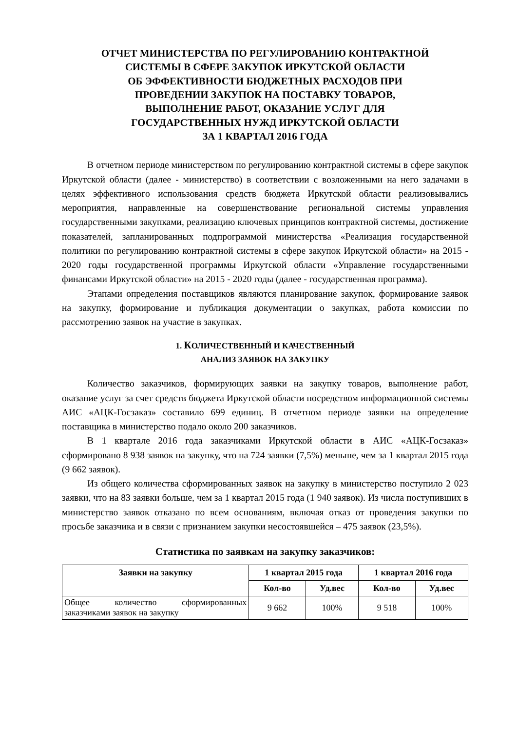ОТЧЕТ МИНИСТЕРСТВА ПО РЕГУЛИРОВАНИЮ КОНТРАКТНОЙ
СИСТЕМЫ В СФЕРЕ ЗАКУПОК ИРКУТСКОЙ ОБЛАСТИ
ОБ ЭФФЕКТИВНОСТИ БЮДЖЕТНЫХ РАСХОДОВ ПРИ
ПРОВЕДЕНИИ ЗАКУПОК НА ПОСТАВКУ ТОВАРОВ,
ВЫПОЛНЕНИЕ РАБОТ, ОКАЗАНИЕ УСЛУГ ДЛЯ
ГОСУДАРСТВЕННЫХ НУЖД ИРКУТСКОЙ ОБЛАСТИ
ЗА 1 КВАРТАЛ 2016 ГОДА
В отчетном периоде министерством по регулированию контрактной системы в сфере закупок Иркутской области (далее - министерство) в соответствии с возложенными на него задачами в целях эффективного использования средств бюджета Иркутской области реализовывались мероприятия, направленные на совершенствование региональной системы управления государственными закупками, реализацию ключевых принципов контрактной системы, достижение показателей, запланированных подпрограммой министерства «Реализация государственной политики по регулированию контрактной системы в сфере закупок Иркутской области» на 2015 - 2020 годы государственной программы Иркутской области «Управление государственными финансами Иркутской области» на 2015 - 2020 годы (далее - государственная программа).
Этапами определения поставщиков являются планирование закупок, формирование заявок на закупку, формирование и публикация документации о закупках, работа комиссии по рассмотрению заявок на участие в закупках.
1. КОЛИЧЕСТВЕННЫЙ И КАЧЕСТВЕННЫЙ
АНАЛИЗ ЗАЯВОК НА ЗАКУПКУ
Количество заказчиков, формирующих заявки на закупку товаров, выполнение работ, оказание услуг за счет средств бюджета Иркутской области посредством информационной системы АИС «АЦК-Госзаказ» составило 699 единиц. В отчетном периоде заявки на определение поставщика в министерство подало около 200 заказчиков.
В 1 квартале 2016 года заказчиками Иркутской области в АИС «АЦК-Госзаказ» сформировано 8 938 заявок на закупку, что на 724 заявки (7,5%) меньше, чем за 1 квартал 2015 года (9 662 заявок).
Из общего количества сформированных заявок на закупку в министерство поступило 2 023 заявки, что на 83 заявки больше, чем за 1 квартал 2015 года (1 940 заявок). Из числа поступивших в министерство заявок отказано по всем основаниям, включая отказ от проведения закупки по просьбе заказчика и в связи с признанием закупки несостоявшейся – 475 заявок (23,5%).
Статистика по заявкам на закупку заказчиков:
| Заявки на закупку | 1 квартал 2015 года | | 1 квартал 2016 года | |
| --- | --- | --- | --- | --- |
| | Кол-во | Уд.вес | Кол-во | Уд.вес |
| Общее количество сформированных заказчиками заявок на закупку | 9 662 | 100% | 9 518 | 100% |